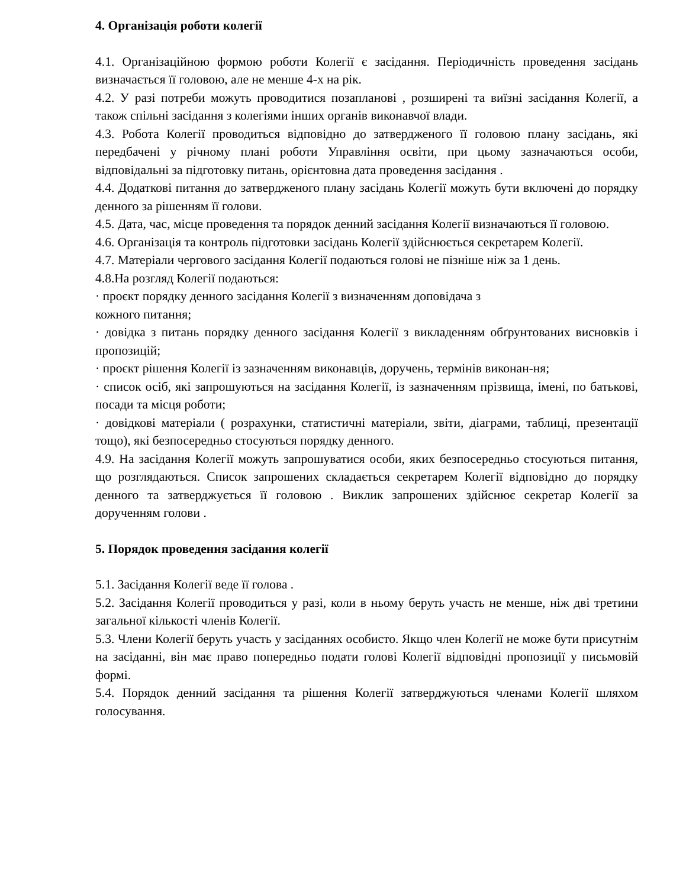4. Організація роботи колегії
4.1. Організаційною формою роботи Колегії є засідання. Періодичність проведення засідань визначається її головою, але не менше 4-х на рік.
4.2. У разі потреби можуть проводитися позапланові , розширені та виїзні засідання Колегії, а також спільні засідання з колегіями інших органів виконавчої влади.
4.3. Робота Колегії проводиться відповідно до затвердженого її головою плану засідань, які передбачені у річному плані роботи Управління освіти, при цьому зазначаються особи, відповідальні за підготовку питань, орієнтовна дата проведення засідання .
4.4. Додаткові питання до затвердженого плану засідань Колегії можуть бути включені до порядку денного за рішенням її голови.
4.5. Дата, час, місце проведення та порядок денний засідання Колегії визначаються її головою.
4.6. Організація та контроль підготовки засідань Колегії здійснюється секретарем Колегії.
4.7. Матеріали чергового засідання Колегії подаються голові не пізніше ніж за 1 день.
4.8.На розгляд Колегії подаються:
· проєкт порядку денного засідання Колегії з визначенням доповідача з
кожного питання;
· довідка з питань порядку денного засідання Колегії з викладенням обґрунтованих висновків і пропозицій;
· проєкт рішення Колегії із зазначенням виконавців, доручень, термінів виконан-ня;
· список осіб, які запрошуються на засідання Колегії, із зазначенням прізвища, імені, по батькові, посади та місця роботи;
· довідкові матеріали ( розрахунки, статистичні матеріали, звіти, діаграми, таблиці, презентації тощо), які безпосередньо стосуються порядку денного.
4.9. На засідання Колегії можуть запрошуватися особи, яких безпосередньо стосуються питання, що розглядаються. Список запрошених складається секретарем Колегії відповідно до порядку денного та затверджується її головою . Виклик запрошених здійснює секретар Колегії за дорученням голови .
5. Порядок проведення засідання колегії
5.1. Засідання Колегії веде її голова .
5.2. Засідання Колегії проводиться у разі, коли в ньому беруть участь не менше, ніж дві третини загальної кількості членів Колегії.
5.3. Члени Колегії беруть участь у засіданнях особисто. Якщо член Колегії не може бути присутнім на засіданні, він має право попередньо подати голові Колегії відповідні пропозиції у письмовій формі.
5.4. Порядок денний засідання та рішення Колегії затверджуються членами Колегії шляхом голосування.